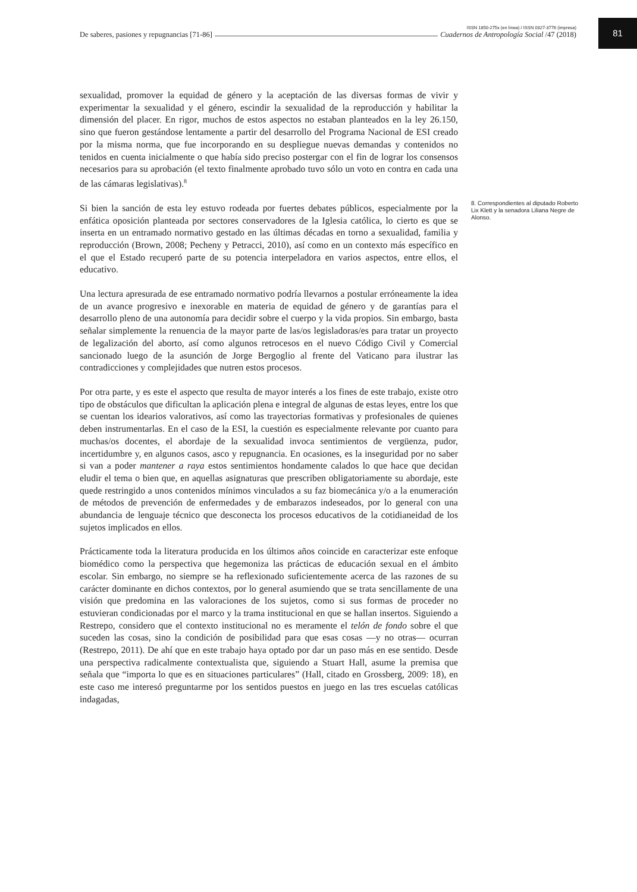De saberes, pasiones y repugnancias [71-86] ISSN 1850-275x (en línea) / ISSN 0327-3776 (impresa)
Cuadernos de Antropología Social /47 (2018)
81
sexualidad, promover la equidad de género y la aceptación de las diversas formas de vivir y experimentar la sexualidad y el género, escindir la sexualidad de la reproducción y habilitar la dimensión del placer. En rigor, muchos de estos aspectos no estaban planteados en la ley 26.150, sino que fueron gestándose lentamente a partir del desarrollo del Programa Nacional de ESI creado por la misma norma, que fue incorporando en su despliegue nuevas demandas y contenidos no tenidos en cuenta inicialmente o que había sido preciso postergar con el fin de lograr los consensos necesarios para su aprobación (el texto finalmente aprobado tuvo sólo un voto en contra en cada una de las cámaras legislativas).<sup>8</sup>
Si bien la sanción de esta ley estuvo rodeada por fuertes debates públicos, especialmente por la enfática oposición planteada por sectores conservadores de la Iglesia católica, lo cierto es que se inserta en un entramado normativo gestado en las últimas décadas en torno a sexualidad, familia y reproducción (Brown, 2008; Pecheny y Petracci, 2010), así como en un contexto más específico en el que el Estado recuperó parte de su potencia interpeladora en varios aspectos, entre ellos, el educativo.
Una lectura apresurada de ese entramado normativo podría llevarnos a postular erróneamente la idea de un avance progresivo e inexorable en materia de equidad de género y de garantías para el desarrollo pleno de una autonomía para decidir sobre el cuerpo y la vida propios. Sin embargo, basta señalar simplemente la renuencia de la mayor parte de las/os legisladoras/es para tratar un proyecto de legalización del aborto, así como algunos retrocesos en el nuevo Código Civil y Comercial sancionado luego de la asunción de Jorge Bergoglio al frente del Vaticano para ilustrar las contradicciones y complejidades que nutren estos procesos.
Por otra parte, y es este el aspecto que resulta de mayor interés a los fines de este trabajo, existe otro tipo de obstáculos que dificultan la aplicación plena e integral de algunas de estas leyes, entre los que se cuentan los idearios valorativos, así como las trayectorias formativas y profesionales de quienes deben instrumentarlas. En el caso de la ESI, la cuestión es especialmente relevante por cuanto para muchas/os docentes, el abordaje de la sexualidad invoca sentimientos de vergüenza, pudor, incertidumbre y, en algunos casos, asco y repugnancia. En ocasiones, es la inseguridad por no saber si van a poder mantener a raya estos sentimientos hondamente calados lo que hace que decidan eludir el tema o bien que, en aquellas asignaturas que prescriben obligatoriamente su abordaje, este quede restringido a unos contenidos mínimos vinculados a su faz biomecánica y/o a la enumeración de métodos de prevención de enfermedades y de embarazos indeseados, por lo general con una abundancia de lenguaje técnico que desconecta los procesos educativos de la cotidianeidad de los sujetos implicados en ellos.
Prácticamente toda la literatura producida en los últimos años coincide en caracterizar este enfoque biomédico como la perspectiva que hegemoniza las prácticas de educación sexual en el ámbito escolar. Sin embargo, no siempre se ha reflexionado suficientemente acerca de las razones de su carácter dominante en dichos contextos, por lo general asumiendo que se trata sencillamente de una visión que predomina en las valoraciones de los sujetos, como si sus formas de proceder no estuvieran condicionadas por el marco y la trama institucional en que se hallan insertos. Siguiendo a Restrepo, considero que el contexto institucional no es meramente el telón de fondo sobre el que suceden las cosas, sino la condición de posibilidad para que esas cosas —y no otras— ocurran (Restrepo, 2011). De ahí que en este trabajo haya optado por dar un paso más en ese sentido. Desde una perspectiva radicalmente contextualista que, siguiendo a Stuart Hall, asume la premisa que señala que “importa lo que es en situaciones particulares” (Hall, citado en Grossberg, 2009: 18), en este caso me interesó preguntarme por los sentidos puestos en juego en las tres escuelas católicas indagadas,
8. Correspondientes al diputado Roberto Lix Klett y la senadora Liliana Negre de Alonso.